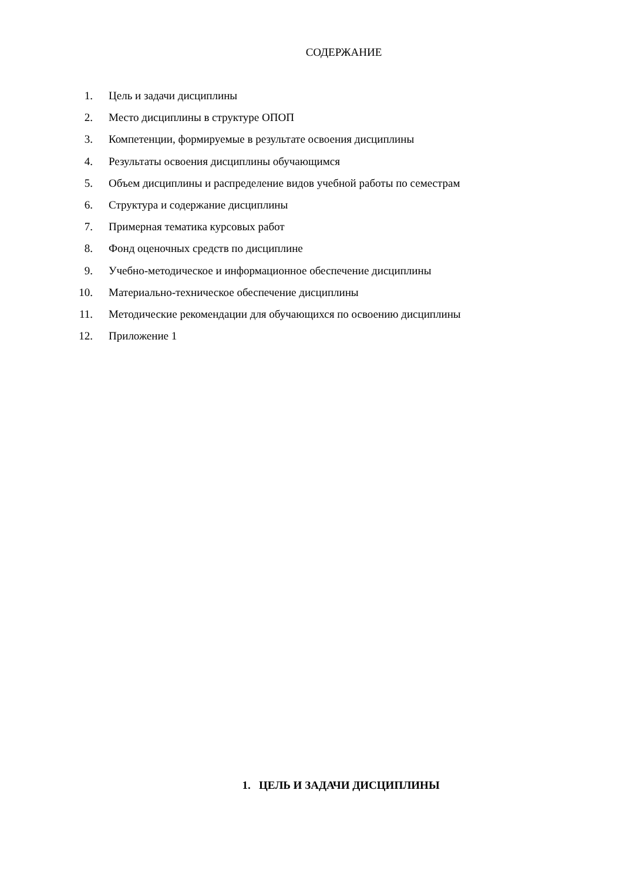СОДЕРЖАНИЕ
1. Цель и задачи дисциплины
2. Место дисциплины в структуре ОПОП
3. Компетенции, формируемые в результате освоения дисциплины
4. Результаты освоения дисциплины обучающимся
5. Объем дисциплины и распределение видов учебной работы по семестрам
6. Структура и содержание дисциплины
7. Примерная тематика курсовых работ
8. Фонд оценочных средств по дисциплине
9. Учебно-методическое и информационное обеспечение дисциплины
10. Материально-техническое обеспечение дисциплины
11. Методические рекомендации для обучающихся по освоению дисциплины
12. Приложение 1
1. ЦЕЛЬ И ЗАДАЧИ ДИСЦИПЛИНЫ